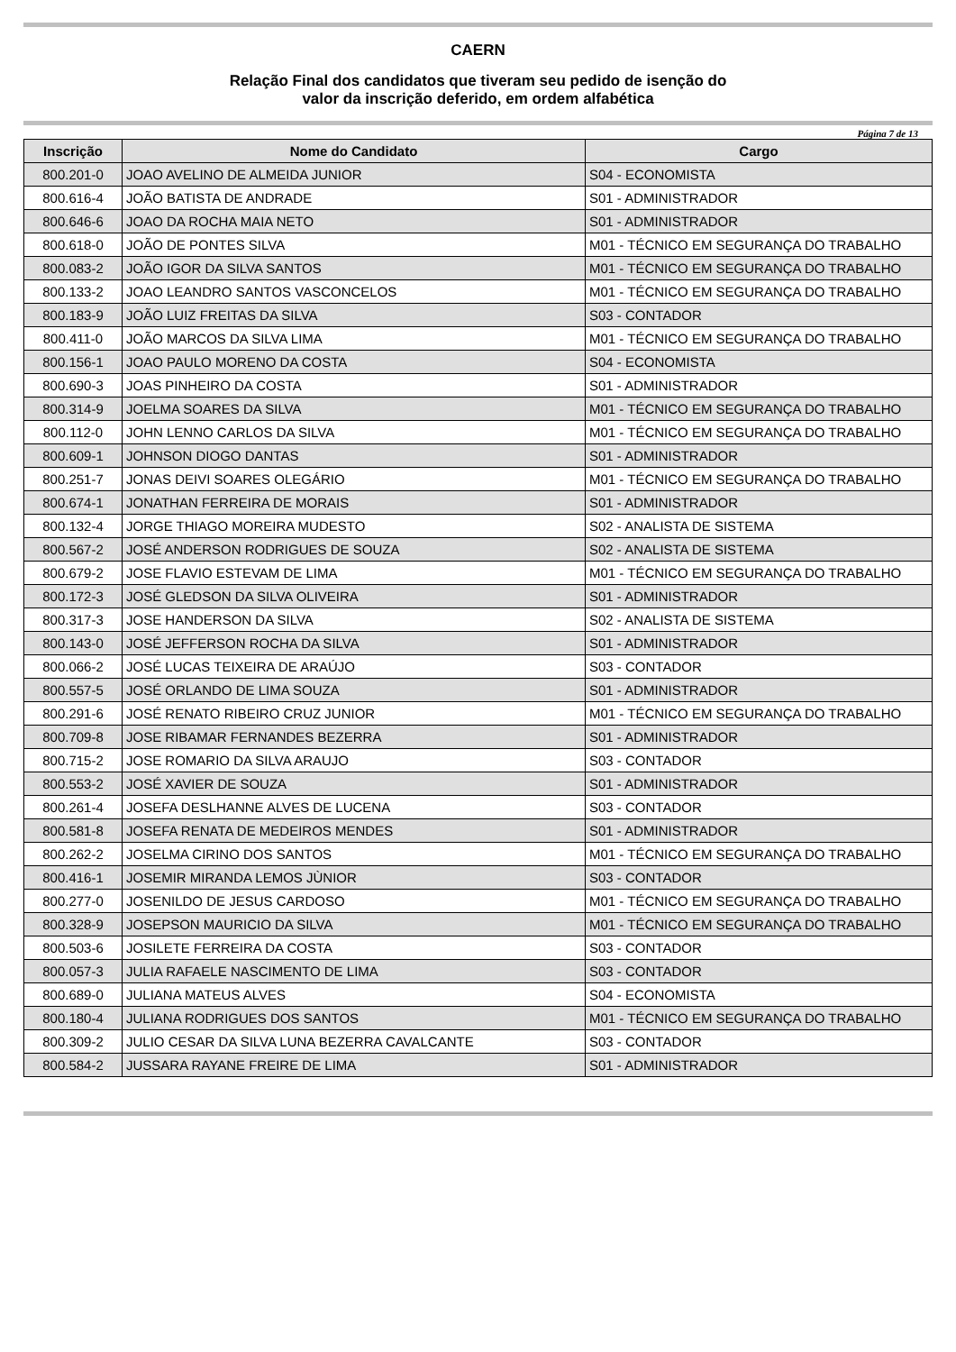CAERN
Relação Final dos candidatos que tiveram seu pedido de isenção do
valor da inscrição deferido, em ordem alfabética
Página 7 de 13
| Inscrição | Nome do Candidato | Cargo |
| --- | --- | --- |
| 800.201-0 | JOAO AVELINO DE ALMEIDA JUNIOR | S04 - ECONOMISTA |
| 800.616-4 | JOÃO BATISTA DE ANDRADE | S01 - ADMINISTRADOR |
| 800.646-6 | JOAO DA ROCHA MAIA NETO | S01 - ADMINISTRADOR |
| 800.618-0 | JOÃO DE PONTES SILVA | M01 - TÉCNICO EM SEGURANÇA DO TRABALHO |
| 800.083-2 | JOÃO IGOR DA SILVA SANTOS | M01 - TÉCNICO EM SEGURANÇA DO TRABALHO |
| 800.133-2 | JOAO LEANDRO SANTOS VASCONCELOS | M01 - TÉCNICO EM SEGURANÇA DO TRABALHO |
| 800.183-9 | JOÃO LUIZ FREITAS DA SILVA | S03 - CONTADOR |
| 800.411-0 | JOÃO MARCOS DA SILVA LIMA | M01 - TÉCNICO EM SEGURANÇA DO TRABALHO |
| 800.156-1 | JOAO PAULO MORENO DA COSTA | S04 - ECONOMISTA |
| 800.690-3 | JOAS PINHEIRO DA COSTA | S01 - ADMINISTRADOR |
| 800.314-9 | JOELMA SOARES DA SILVA | M01 - TÉCNICO EM SEGURANÇA DO TRABALHO |
| 800.112-0 | JOHN LENNO CARLOS DA SILVA | M01 - TÉCNICO EM SEGURANÇA DO TRABALHO |
| 800.609-1 | JOHNSON DIOGO DANTAS | S01 - ADMINISTRADOR |
| 800.251-7 | JONAS DEIVI SOARES OLEGÁRIO | M01 - TÉCNICO EM SEGURANÇA DO TRABALHO |
| 800.674-1 | JONATHAN FERREIRA DE MORAIS | S01 - ADMINISTRADOR |
| 800.132-4 | JORGE THIAGO MOREIRA MUDESTO | S02 - ANALISTA DE SISTEMA |
| 800.567-2 | JOSÉ ANDERSON RODRIGUES DE SOUZA | S02 - ANALISTA DE SISTEMA |
| 800.679-2 | JOSE FLAVIO ESTEVAM DE LIMA | M01 - TÉCNICO EM SEGURANÇA DO TRABALHO |
| 800.172-3 | JOSÉ GLEDSON DA SILVA OLIVEIRA | S01 - ADMINISTRADOR |
| 800.317-3 | JOSE HANDERSON DA SILVA | S02 - ANALISTA DE SISTEMA |
| 800.143-0 | JOSÉ JEFFERSON ROCHA DA SILVA | S01 - ADMINISTRADOR |
| 800.066-2 | JOSÉ LUCAS TEIXEIRA DE ARAÚJO | S03 - CONTADOR |
| 800.557-5 | JOSÉ ORLANDO DE LIMA SOUZA | S01 - ADMINISTRADOR |
| 800.291-6 | JOSÉ RENATO RIBEIRO CRUZ JUNIOR | M01 - TÉCNICO EM SEGURANÇA DO TRABALHO |
| 800.709-8 | JOSE RIBAMAR FERNANDES BEZERRA | S01 - ADMINISTRADOR |
| 800.715-2 | JOSE ROMARIO DA SILVA ARAUJO | S03 - CONTADOR |
| 800.553-2 | JOSÉ XAVIER DE SOUZA | S01 - ADMINISTRADOR |
| 800.261-4 | JOSEFA DESLHANNE ALVES DE LUCENA | S03 - CONTADOR |
| 800.581-8 | JOSEFA RENATA DE MEDEIROS MENDES | S01 - ADMINISTRADOR |
| 800.262-2 | JOSELMA CIRINO DOS SANTOS | M01 - TÉCNICO EM SEGURANÇA DO TRABALHO |
| 800.416-1 | JOSEMIR MIRANDA LEMOS JÙNIOR | S03 - CONTADOR |
| 800.277-0 | JOSENILDO DE JESUS CARDOSO | M01 - TÉCNICO EM SEGURANÇA DO TRABALHO |
| 800.328-9 | JOSEPSON MAURICIO DA SILVA | M01 - TÉCNICO EM SEGURANÇA DO TRABALHO |
| 800.503-6 | JOSILETE FERREIRA DA COSTA | S03 - CONTADOR |
| 800.057-3 | JULIA RAFAELE NASCIMENTO DE LIMA | S03 - CONTADOR |
| 800.689-0 | JULIANA MATEUS ALVES | S04 - ECONOMISTA |
| 800.180-4 | JULIANA RODRIGUES DOS SANTOS | M01 - TÉCNICO EM SEGURANÇA DO TRABALHO |
| 800.309-2 | JULIO CESAR DA SILVA LUNA BEZERRA CAVALCANTE | S03 - CONTADOR |
| 800.584-2 | JUSSARA RAYANE FREIRE DE LIMA | S01 - ADMINISTRADOR |